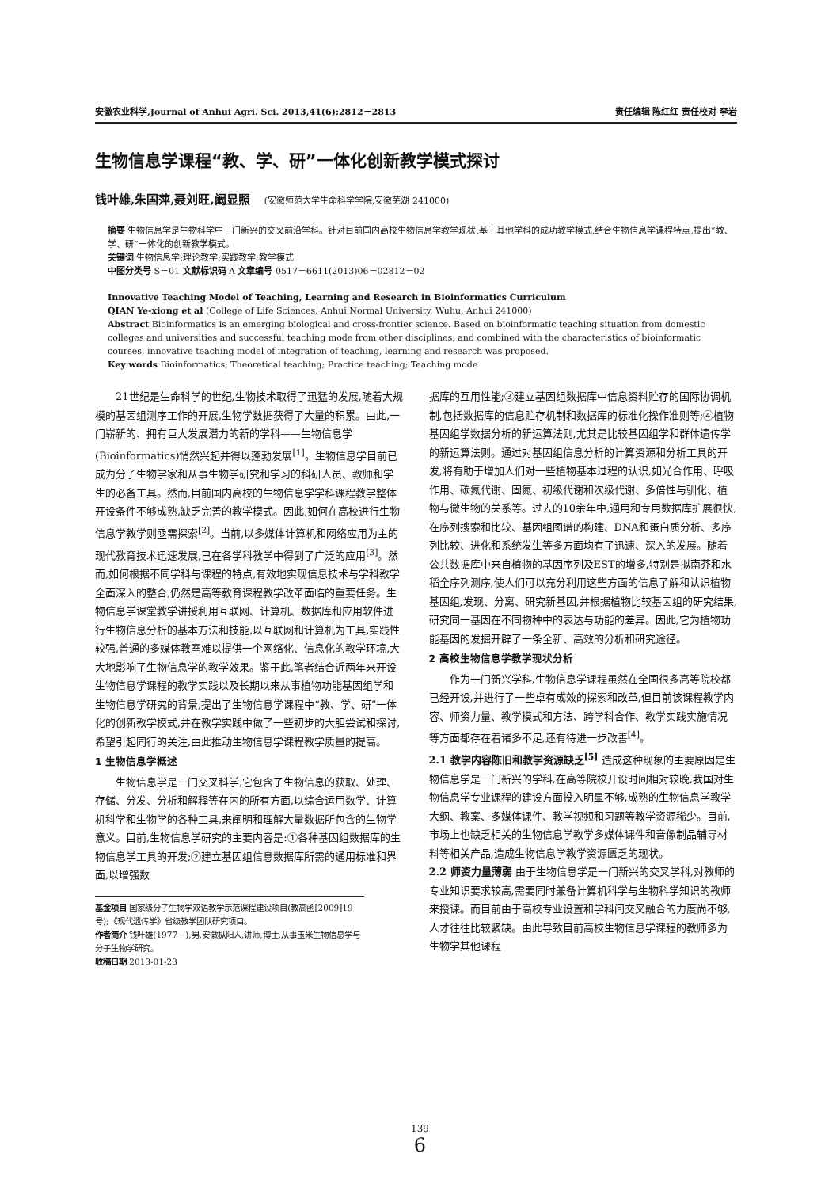安徽农业科学,Journal of Anhui Agri. Sci. 2013,41(6):2812－2813 责任编辑 陈红红 责任校对 李岩
生物信息学课程“教、学、研”一体化创新教学模式探讨
钱叶雄,朱国萍,聂刘旺,阚显照 (安徽师范大学生命科学学院,安徽芜湖 241000)
摘要 生物信息学是生物科学中一门新兴的交叉前沿学科。针对目前国内高校生物信息学教学现状,基于其他学科的成功教学模式,结合生物信息学课程特点,提出“教、学、研”一体化的创新教学模式。
关键词 生物信息学;理论教学;实践教学;教学模式
中图分类号 S－01 文献标识码 A 文章编号 0517－6611(2013)06－02812－02
Innovative Teaching Model of Teaching, Learning and Research in Bioinformatics Curriculum
QIAN Ye-xiong et al (College of Life Sciences, Anhui Normal University, Wuhu, Anhui 241000)
Abstract Bioinformatics is an emerging biological and cross-frontier science. Based on bioinformatic teaching situation from domestic colleges and universities and successful teaching mode from other disciplines, and combined with the characteristics of bioinformatic courses, innovative teaching model of integration of teaching, learning and research was proposed.
Key words Bioinformatics; Theoretical teaching; Practice teaching; Teaching mode
21世纪是生命科学的世纪,生物技术取得了迅猛的发展,随着大规模的基因组测序工作的开展,生物学数据获得了大量的积累。由此,一门崭新的、拥有巨大发展潜力的新的学科——生物信息学(Bioinformatics)悄然兴起并得以蓬勃发展<sup>[1]</sup>。生物信息学目前已成为分子生物学家和从事生物学研究和学习的科研人员、教师和学生的必备工具。然而,目前国内高校的生物信息学学科课程教学整体开设条件不够成熟,缺乏完善的教学模式。因此,如何在高校进行生物信息学教学则亟需探索<sup>[2]</sup>。当前,以多媒体计算机和网络应用为主的现代教育技术迅速发展,已在各学科教学中得到了广泛的应用<sup>[3]</sup>。然而,如何根据不同学科与课程的特点,有效地实现信息技术与学科教学全面深入的整合,仍然是高等教育课程教学改革面临的重要任务。生物信息学课堂教学讲授利用互联网、计算机、数据库和应用软件进行生物信息分析的基本方法和技能,以互联网和计算机为工具,实践性较强,普通的多媒体教室难以提供一个网络化、信息化的教学环境,大大地影响了生物信息学的教学效果。鉴于此,笔者结合近两年来开设生物信息学课程的教学实践以及长期以来从事植物功能基因组学和生物信息学研究的背景,提出了生物信息学课程中“教、学、研”一体化的创新教学模式,并在教学实践中做了一些初步的大胆尝试和探讨,希望引起同行的关注,由此推动生物信息学课程教学质量的提高。
1 生物信息学概述
生物信息学是一门交叉科学,它包含了生物信息的获取、处理、存储、分发、分析和解释等在内的所有方面,以综合运用数学、计算机科学和生物学的各种工具,来阐明和理解大量数据所包含的生物学意义。目前,生物信息学研究的主要内容是:①各种基因组数据库的生物信息学工具的开发;②建立基因组信息数据库所需的通用标准和界面,以增强数
基金项目 国家级分子生物学双语教学示范课程建设项目(教高函[2009]19号);《现代遗传学》省级教学团队研究项目。
作者简介 钱叶雄(1977－),男,安徽枞阳人,讲师,博士,从事玉米生物信息学与分子生物学研究。
收稿日期 2013-01-23
据库的互用性能;③建立基因组数据库中信息资料贮存的国际协调机制,包括数据库的信息贮存机制和数据库的标准化操作准则等;④植物基因组学数据分析的新运算法则,尤其是比较基因组学和群体遗传学的新运算法则。通过对基因组信息分析的计算资源和分析工具的开发,将有助于增加人们对一些植物基本过程的认识,如光合作用、呼吸作用、碳氮代谢、固氮、初级代谢和次级代谢、多倍性与驯化、植物与微生物的关系等。过去的10余年中,通用和专用数据库扩展很快,在序列搜索和比较、基因组图谱的构建、DNA和蛋白质分析、多序列比较、进化和系统发生等多方面均有了迅速、深入的发展。随着公共数据库中来自植物的基因序列及EST的增多,特别是拟南芥和水稻全序列测序,使人们可以充分利用这些方面的信息了解和认识植物基因组,发现、分离、研究新基因,并根据植物比较基因组的研究结果,研究同一基因在不同物种中的表达与功能的差异。因此,它为植物功能基因的发掘开辟了一条全新、高效的分析和研究途径。
2 高校生物信息学教学现状分析
作为一门新兴学科,生物信息学课程虽然在全国很多高等院校都已经开设,并进行了一些卓有成效的探索和改革,但目前该课程教学内容、师资力量、教学模式和方法、跨学科合作、教学实践实施情况等方面都存在着诸多不足,还有待进一步改善<sup>[4]</sup>。
2.1 教学内容陈旧和教学资源缺乏<sup>[5]</sup> 造成这种现象的主要原因是生物信息学是一门新兴的学科,在高等院校开设时间相对较晚,我国对生物信息学专业课程的建设方面投入明显不够,成熟的生物信息学教学大纲、教案、多媒体课件、教学视频和习题等教学资源稀少。目前,市场上也缺乏相关的生物信息学教学多媒体课件和音像制品辅导材料等相关产品,造成生物信息学教学资源匮乏的现状。
2.2 师资力量薄弱 由于生物信息学是一门新兴的交叉学科,对教师的专业知识要求较高,需要同时兼备计算机科学与生物科学知识的教师来授课。而目前由于高校专业设置和学科间交叉融合的力度尚不够,人才往往比较紧缺。由此导致目前高校生物信息学课程的教师多为生物学其他课程
139
6